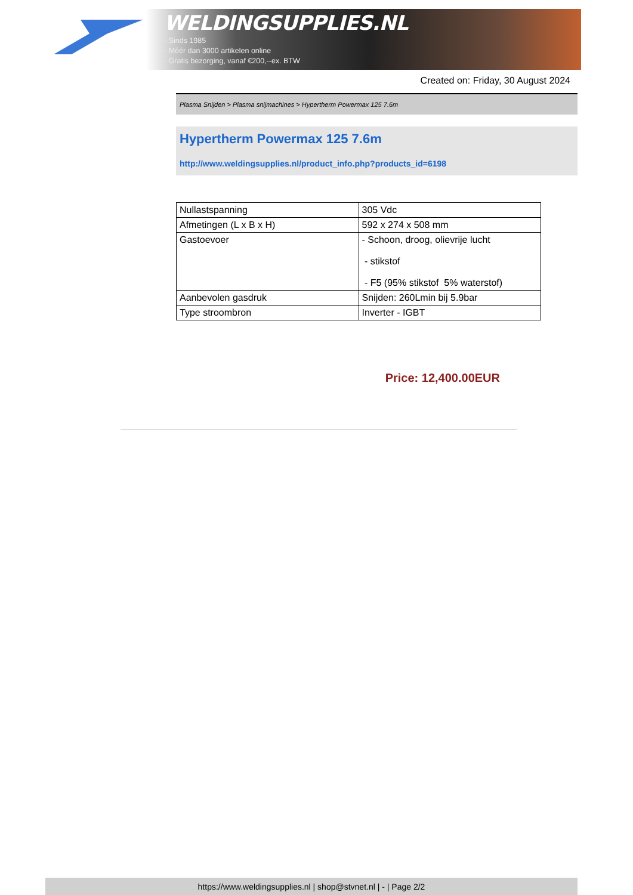WELDINGSUPPLIES.NL
- Sinds 1985
- Méér dan 3000 artikelen online
- Gratis bezorging, vanaf €200,--ex. BTW
Created on: Friday, 30 August 2024
Plasma Snijden > Plasma snijmachines > Hypertherm Powermax 125 7.6m
Hypertherm Powermax 125 7.6m
http://www.weldingsupplies.nl/product_info.php?products_id=6198
| Nullastspanning | 305 Vdc |
| Afmetingen (L x B x H) | 592 x 274 x 508 mm |
| Gastoevoer | - Schoon, droog, olievrije lucht - stikstof - F5 (95% stikstof 5% waterstof) |
| Aanbevolen gasdruk | Snijden: 260Lmin bij 5.9bar |
| Type stroombron | Inverter - IGBT |
Price: 12,400.00EUR
https://www.weldingsupplies.nl | shop@stvnet.nl | - | Page 2/2